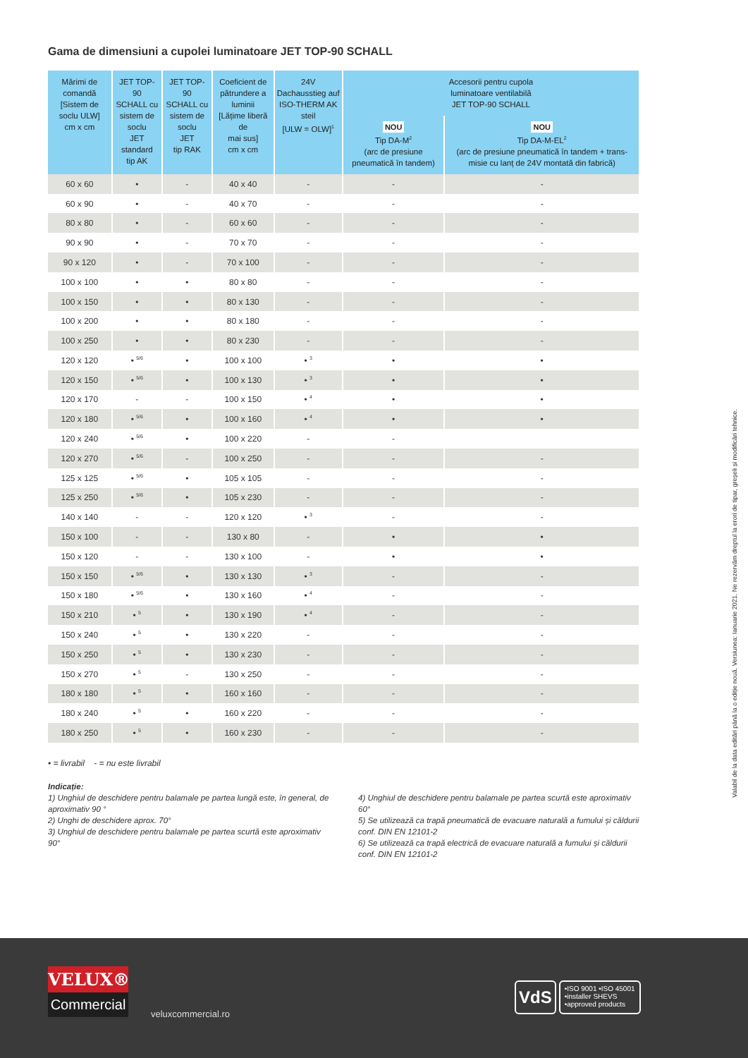Gama de dimensiuni a cupolei luminatoare JET TOP-90 SCHALL
| Mărimi de comandă [Sistem de soclu ULW] cm x cm | JET TOP-90 SCHALL cu sistem de soclu JET standard tip AK | JET TOP-90 SCHALL cu sistem de soclu JET tip RAK | Coeficient de pătrundere a luminii [Lățime liberă de mai sus] cm x cm | 24V Dachausstieg auf ISO-THERM AK steil [ULW = OLW]<sup>1</sup> | Accesorii pentru cupola luminatoare ventilabilă JET TOP-90 SCHALL | |
| --- | --- | --- | --- | --- | --- | --- |
| | | | | | NOU Tip DA-M<sup>2</sup> (arc de presiune pneumatică în tandem) | NOU Tip DA-M-EL<sup>2</sup> (arc de presiune pneumatică în tandem + trans-misie cu lanț de 24V montată din fabrică) |
| 60 x 60 | • | - | 40 x 40 | - | - | - |
| 60 x 90 | • | - | 40 x 70 | - | - | - |
| 80 x 80 | • | - | 60 x 60 | - | - | - |
| 90 x 90 | • | - | 70 x 70 | - | - | - |
| 90 x 120 | • | - | 70 x 100 | - | - | - |
| 100 x 100 | • | • | 80 x 80 | - | - | - |
| 100 x 150 | • | • | 80 x 130 | - | - | - |
| 100 x 200 | • | • | 80 x 180 | - | - | - |
| 100 x 250 | • | • | 80 x 230 | - | - | - |
| 120 x 120 | • <sup>5/6</sup> | • | 100 x 100 | • <sup>3</sup> | • | • |
| 120 x 150 | • <sup>5/6</sup> | • | 100 x 130 | • <sup>3</sup> | • | • |
| 120 x 170 | - | - | 100 x 150 | • <sup>4</sup> | • | • |
| 120 x 180 | • <sup>5/6</sup> | • | 100 x 160 | • <sup>4</sup> | • | • |
| 120 x 240 | • <sup>5/6</sup> | • | 100 x 220 | - | - | |
| 120 x 270 | • <sup>5/6</sup> | - | 100 x 250 | - | - | - |
| 125 x 125 | • <sup>5/6</sup> | • | 105 x 105 | - | - | - |
| 125 x 250 | • <sup>5/6</sup> | • | 105 x 230 | - | - | - |
| 140 x 140 | - | - | 120 x 120 | • <sup>3</sup> | - | - |
| 150 x 100 | - | - | 130 x 80 | - | • | • |
| 150 x 120 | - | - | 130 x 100 | - | • | • |
| 150 x 150 | • <sup>5/6</sup> | • | 130 x 130 | • <sup>3</sup> | - | - |
| 150 x 180 | • <sup>5/6</sup> | • | 130 x 160 | • <sup>4</sup> | - | - |
| 150 x 210 | • <sup>5</sup> | • | 130 x 190 | • <sup>4</sup> | - | - |
| 150 x 240 | • <sup>5</sup> | • | 130 x 220 | - | - | - |
| 150 x 250 | • <sup>5</sup> | • | 130 x 230 | - | - | - |
| 150 x 270 | • <sup>5</sup> | - | 130 x 250 | - | - | - |
| 180 x 180 | • <sup>5</sup> | • | 160 x 160 | - | - | - |
| 180 x 240 | • <sup>5</sup> | • | 160 x 220 | - | - | - |
| 180 x 250 | • <sup>5</sup> | • | 160 x 230 | - | - | - |
• = livrabil - = nu este livrabil
Indicație:
1) Unghiul de deschidere pentru balamale pe partea lungă este, în general, de aproximativ 90 °
2) Unghi de deschidere aprox. 70°
3) Unghiul de deschidere pentru balamale pe partea scurtă este aproximativ 90°
4) Unghiul de deschidere pentru balamale pe partea scurtă este aproximativ 60°
5) Se utilizează ca trapă pneumatică de evacuare naturală a fumului și căldurii conf. DIN EN 12101-2
6) Se utilizează ca trapă electrică de evacuare naturală a fumului și căldurii conf. DIN EN 12101-2
Valabil de la data editări până la o ediție nouă. Versiunea: Ianuarie 2021. Ne rezervăm dreptul la erori de tipar, greșeli și modificări tehnice.
VELUX®
Commercial
veluxcommercial.ro
VdS
•ISO 9001 •ISO 45001
•installer SHEVS
•approved products